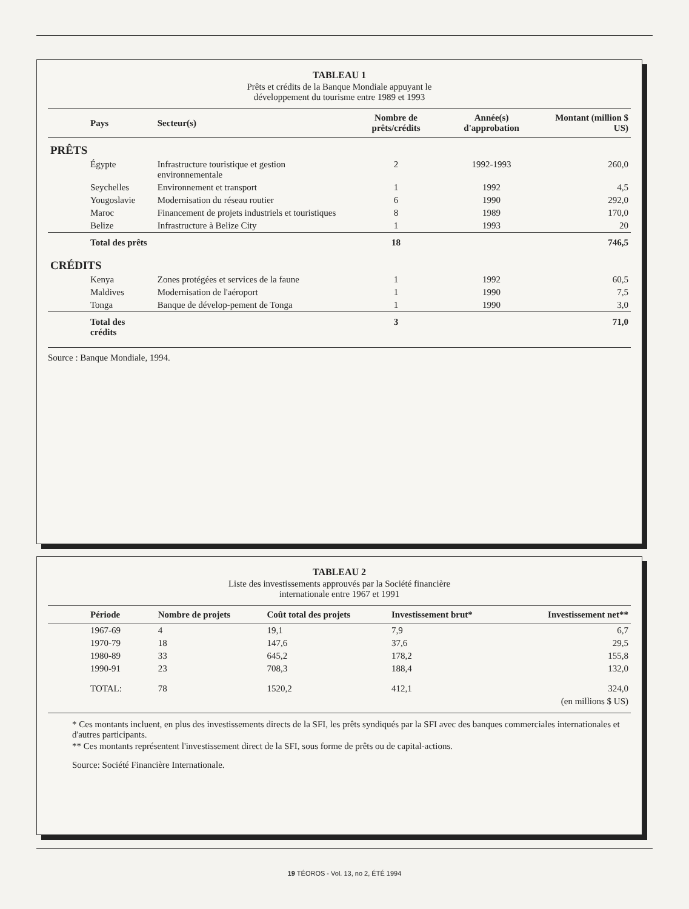TABLEAU 1
Prêts et crédits de la Banque Mondiale appuyant le
développement du tourisme entre 1989 et 1993
| Pays | Secteur(s) | Nombre de prêts/crédits | Année(s) d'approbation | Montant (million $ US) |
| --- | --- | --- | --- | --- |
| PRÊTS | | | | |
| Égypte | Infrastructure touristique et gestion environnementale | 2 | 1992-1993 | 260,0 |
| Seychelles | Environnement et transport | 1 | 1992 | 4,5 |
| Yougoslavie | Modernisation du réseau routier | 6 | 1990 | 292,0 |
| Maroc | Financement de projets industriels et touristiques | 8 | 1989 | 170,0 |
| Belize | Infrastructure à Belize City | 1 | 1993 | 20 |
| Total des prêts | | 18 | | 746,5 |
| CRÉDITS | | | | |
| Kenya | Zones protégées et services de la faune | 1 | 1992 | 60,5 |
| Maldives | Modernisation de l'aéroport | 1 | 1990 | 7,5 |
| Tonga | Banque de dévelop-pement de Tonga | 1 | 1990 | 3,0 |
| Total des crédits | | 3 | | 71,0 |
Source : Banque Mondiale, 1994.
TABLEAU 2
Liste des investissements approuvés par la Société financière
internationale entre 1967 et 1991
| Période | Nombre de projets | Coût total des projets | Investissement brut* | Investissement net** |
| --- | --- | --- | --- | --- |
| 1967-69 | 4 | 19,1 | 7,9 | 6,7 |
| 1970-79 | 18 | 147,6 | 37,6 | 29,5 |
| 1980-89 | 33 | 645,2 | 178,2 | 155,8 |
| 1990-91 | 23 | 708,3 | 188,4 | 132,0 |
| TOTAL: | 78 | 1520,2 | 412,1 | 324,0 |
| (en millions $ US) | | | | |
* Ces montants incluent, en plus des investissements directs de la SFI, les prêts syndiqués par la SFI avec des banques commerciales internationales et d'autres participants.
** Ces montants représentent l'investissement direct de la SFI, sous forme de prêts ou de capital-actions.
Source: Société Financière Internationale.
19 TÉOROS - Vol. 13, no 2, ÉTÉ 1994